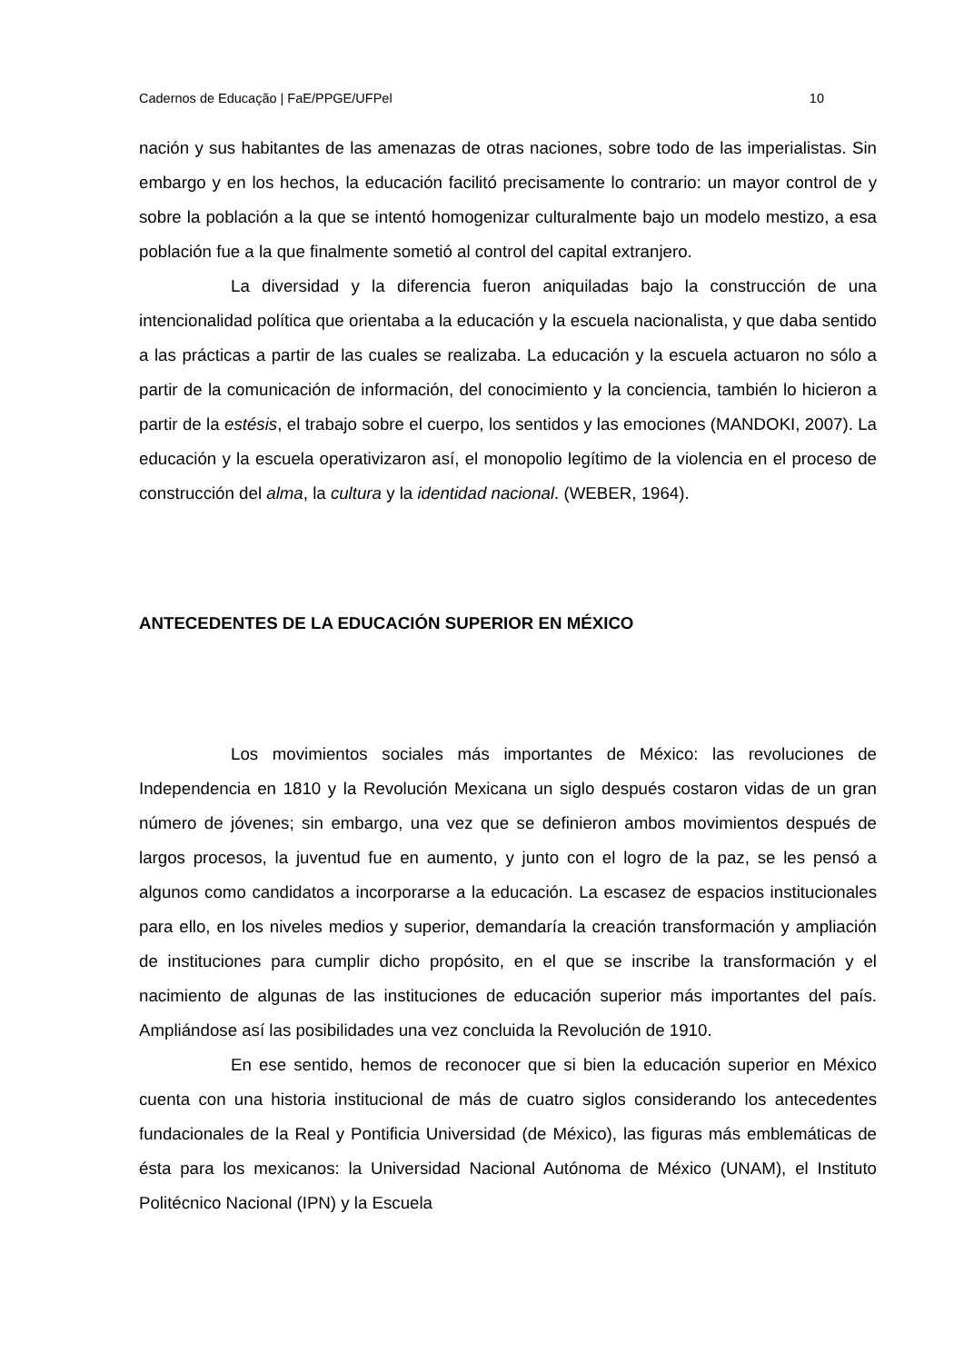Cadernos de Educação | FaE/PPGE/UFPel 10
nación y sus habitantes de las amenazas de otras naciones, sobre todo de las imperialistas. Sin embargo y en los hechos, la educación facilitó precisamente lo contrario: un mayor control de y sobre la población a la que se intentó homogenizar culturalmente bajo un modelo mestizo, a esa población fue a la que finalmente sometió al control del capital extranjero.
La diversidad y la diferencia fueron aniquiladas bajo la construcción de una intencionalidad política que orientaba a la educación y la escuela nacionalista, y que daba sentido a las prácticas a partir de las cuales se realizaba. La educación y la escuela actuaron no sólo a partir de la comunicación de información, del conocimiento y la conciencia, también lo hicieron a partir de la estésis, el trabajo sobre el cuerpo, los sentidos y las emociones (MANDOKI, 2007). La educación y la escuela operativizaron así, el monopolio legítimo de la violencia en el proceso de construcción del alma, la cultura y la identidad nacional. (WEBER, 1964).
ANTECEDENTES DE LA EDUCACIÓN SUPERIOR EN MÉXICO
Los movimientos sociales más importantes de México: las revoluciones de Independencia en 1810 y la Revolución Mexicana un siglo después costaron vidas de un gran número de jóvenes; sin embargo, una vez que se definieron ambos movimientos después de largos procesos, la juventud fue en aumento, y junto con el logro de la paz, se les pensó a algunos como candidatos a incorporarse a la educación. La escasez de espacios institucionales para ello, en los niveles medios y superior, demandaría la creación transformación y ampliación de instituciones para cumplir dicho propósito, en el que se inscribe la transformación y el nacimiento de algunas de las instituciones de educación superior más importantes del país. Ampliándose así las posibilidades una vez concluida la Revolución de 1910.
En ese sentido, hemos de reconocer que si bien la educación superior en México cuenta con una historia institucional de más de cuatro siglos considerando los antecedentes fundacionales de la Real y Pontificia Universidad (de México), las figuras más emblemáticas de ésta para los mexicanos: la Universidad Nacional Autónoma de México (UNAM), el Instituto Politécnico Nacional (IPN) y la Escuela